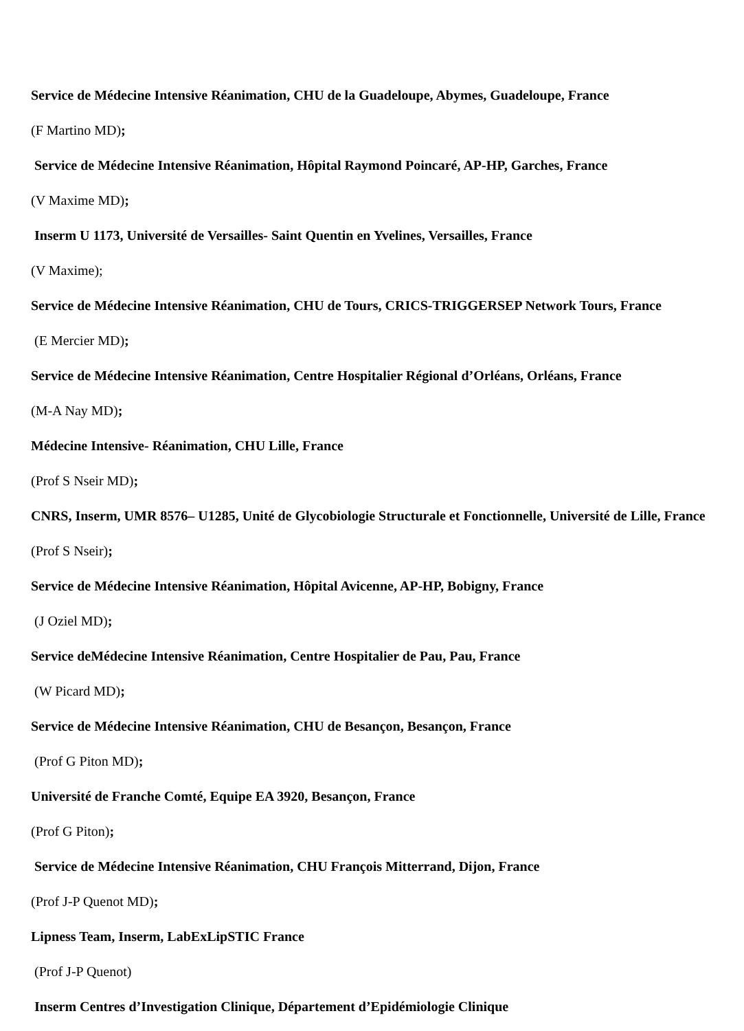Service de Médecine Intensive Réanimation, CHU de la Guadeloupe, Abymes, Guadeloupe, France
(F Martino MD);
Service de Médecine Intensive Réanimation, Hôpital Raymond Poincaré, AP-HP, Garches, France
(V Maxime MD);
Inserm U 1173, Université de Versailles- Saint Quentin en Yvelines, Versailles, France
(V Maxime);
Service de Médecine Intensive Réanimation, CHU de Tours, CRICS-TRIGGERSEP Network Tours, France
(E Mercier MD);
Service de Médecine Intensive Réanimation, Centre Hospitalier Régional d’Orléans, Orléans, France
(M-A Nay MD);
Médecine Intensive- Réanimation, CHU Lille, France
(Prof S Nseir MD);
CNRS, Inserm, UMR 8576– U1285, Unité de Glycobiologie Structurale et Fonctionnelle, Université de Lille, France
(Prof S Nseir);
Service de Médecine Intensive Réanimation, Hôpital Avicenne, AP-HP, Bobigny, France
(J Oziel MD);
Service deMédecine Intensive Réanimation, Centre Hospitalier de Pau, Pau, France
(W Picard MD);
Service de Médecine Intensive Réanimation, CHU de Besançon, Besançon, France
(Prof G Piton MD);
Université de Franche Comté, Equipe EA 3920, Besançon, France
(Prof G Piton);
Service de Médecine Intensive Réanimation, CHU François Mitterrand, Dijon, France
(Prof J-P Quenot MD);
Lipness Team, Inserm, LabExLipSTIC France
(Prof J-P Quenot)
Inserm Centres d’Investigation Clinique, Département d’Epidémiologie Clinique